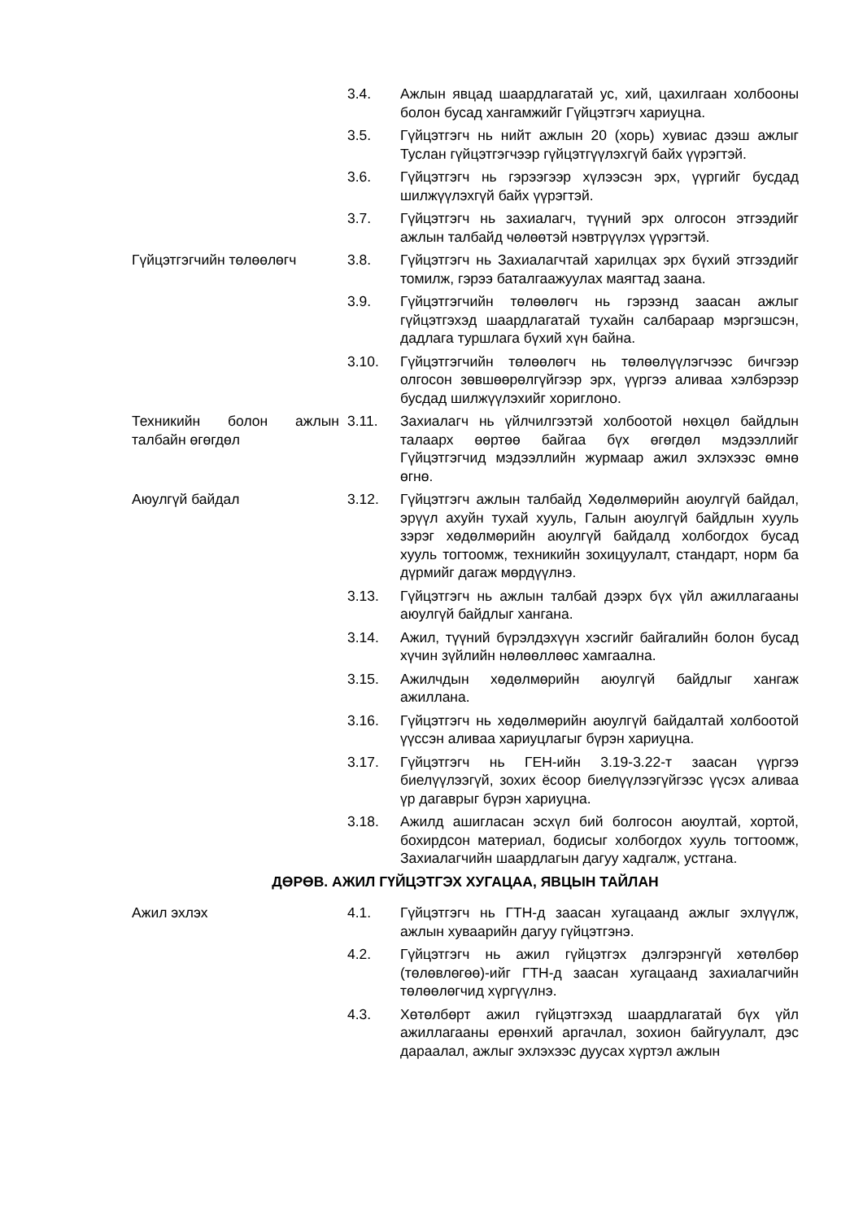3.4. Ажлын явцад шаардлагатай ус, хий, цахилгаан холбооны болон бусад хангамжийг Гүйцэтгэгч хариуцна.
3.5. Гүйцэтгэгч нь нийт ажлын 20 (хорь) хувиас дээш ажлыг Туслан гүйцэтгэгчээр гүйцэтгүүлэхгүй байх үүрэгтэй.
3.6. Гүйцэтгэгч нь гэрээгээр хүлээсэн эрх, үүргийг бусдад шилжүүлэхгүй байх үүрэгтэй.
3.7. Гүйцэтгэгч нь захиалагч, түүний эрх олгосон этгээдийг ажлын талбайд чөлөөтэй нэвтрүүлэх үүрэгтэй.
Гүйцэтгэгчийн төлөөлөгч 3.8. Гүйцэтгэгч нь Захиалагчтай харилцах эрх бүхий этгээдийг томилж, гэрээ баталгаажуулах маягтад заана.
3.9. Гүйцэтгэгчийн төлөөлөгч нь гэрээнд заасан ажлыг гүйцэтгэхэд шаардлагатай тухайн салбараар мэргэшсэн, дадлага туршлага бүхий хүн байна.
3.10. Гүйцэтгэгчийн төлөөлөгч нь төлөөлүүлэгчээс бичгээр олгосон зөвшөөрөлгүйгээр эрх, үүргээ аливаа хэлбэрээр бусдад шилжүүлэхийг хориглоно.
Техникийн болон ажлын талбайн өгөгдөл
3.11. Захиалагч нь үйлчилгээтэй холбоотой нөхцөл байдлын талаарх өөртөө байгаа бүх өгөгдөл мэдээллийг Гүйцэтгэгчид мэдээллийн журмаар ажил эхлэхээс өмнө өгнө.
Аюулгүй байдал 3.12. Гүйцэтгэгч ажлын талбайд Хөдөлмөрийн аюулгүй байдал, эрүүл ахуйн тухай хууль, Галын аюулгүй байдлын хууль зэрэг хөдөлмөрийн аюулгүй байдалд холбогдох бусад хууль тогтоомж, техникийн зохицуулалт, стандарт, норм ба дүрмийг дагаж мөрдүүлнэ.
3.13. Гүйцэтгэгч нь ажлын талбай дээрх бүх үйл ажиллагааны аюулгүй байдлыг хангана.
3.14. Ажил, түүний бүрэлдэхүүн хэсгийг байгалийн болон бусад хүчин зүйлийн нөлөөллөөс хамгаална.
3.15. Ажилчдын хөдөлмөрийн аюулгүй байдлыг хангаж ажиллана.
3.16. Гүйцэтгэгч нь хөдөлмөрийн аюулгүй байдалтай холбоотой үүссэн аливаа хариуцлагыг бүрэн хариуцна.
3.17. Гүйцэтгэгч нь ГЕН-ийн 3.19-3.22-т заасан үүргээ биелүүлээгүй, зохих ёсоор биелүүлээгүйгээс үүсэх аливаа үр дагаврыг бүрэн хариуцна.
3.18. Ажилд ашигласан эсхүл бий болгосон аюултай, хортой, бохирдсон материал, бодисыг холбогдох хууль тогтоомж, Захиалагчийн шаардлагын дагуу хадгалж, устгана.
ДӨРӨВ. АЖИЛ ГҮЙЦЭТГЭХ ХУГАЦАА, ЯВЦЫН ТАЙЛАН
Ажил эхлэх 4.1. Гүйцэтгэгч нь ГТН-д заасан хугацаанд ажлыг эхлүүлж, ажлын хуваарийн дагуу гүйцэтгэнэ.
4.2. Гүйцэтгэгч нь ажил гүйцэтгэх дэлгэрэнгүй хөтөлбөр (төлөвлөгөө)-ийг ГТН-д заасан хугацаанд захиалагчийн төлөөлөгчид хүргүүлнэ.
4.3. Хөтөлбөрт ажил гүйцэтгэхэд шаардлагатай бүх үйл ажиллагааны ерөнхий аргачлал, зохион байгуулалт, дэс дараалал, ажлыг эхлэхээс дуусах хүртэл ажлын